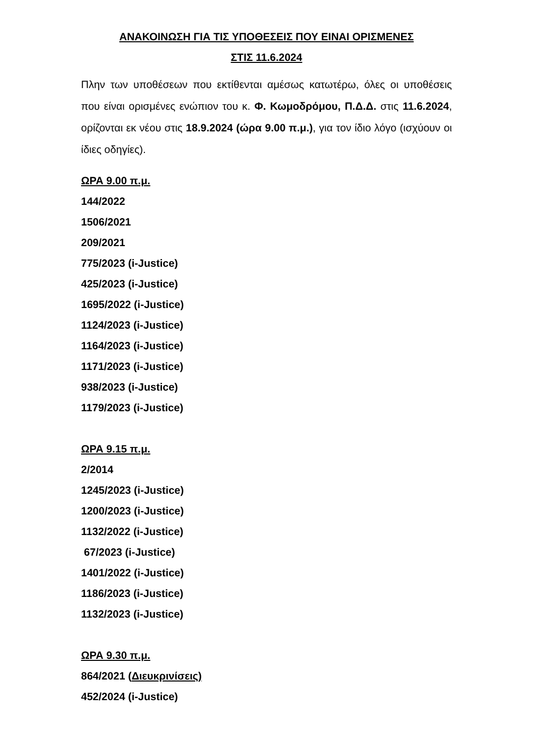ΑΝΑΚΟΙΝΩΣΗ ΓΙΑ ΤΙΣ ΥΠΟΘΕΣΕΙΣ ΠΟΥ ΕΙΝΑΙ ΟΡΙΣΜΕΝΕΣ
ΣΤΙΣ 11.6.2024
Πλην των υποθέσεων που εκτίθενται αμέσως κατωτέρω, όλες οι υποθέσεις που είναι ορισμένες ενώπιον του κ. Φ. Κωμοδρόμου, Π.Δ.Δ. στις 11.6.2024, ορίζονται εκ νέου στις 18.9.2024 (ώρα 9.00 π.μ.), για τον ίδιο λόγο (ισχύουν οι ίδιες οδηγίες).
ΩΡΑ 9.00 π.μ.
144/2022
1506/2021
209/2021
775/2023 (i-Justice)
425/2023 (i-Justice)
1695/2022 (i-Justice)
1124/2023 (i-Justice)
1164/2023 (i-Justice)
1171/2023 (i-Justice)
938/2023 (i-Justice)
1179/2023 (i-Justice)
ΩΡΑ 9.15 π.μ.
2/2014
1245/2023 (i-Justice)
1200/2023 (i-Justice)
1132/2022 (i-Justice)
67/2023 (i-Justice)
1401/2022 (i-Justice)
1186/2023 (i-Justice)
1132/2023 (i-Justice)
ΩΡΑ 9.30 π.μ.
864/2021 (Διευκρινίσεις)
452/2024 (i-Justice)